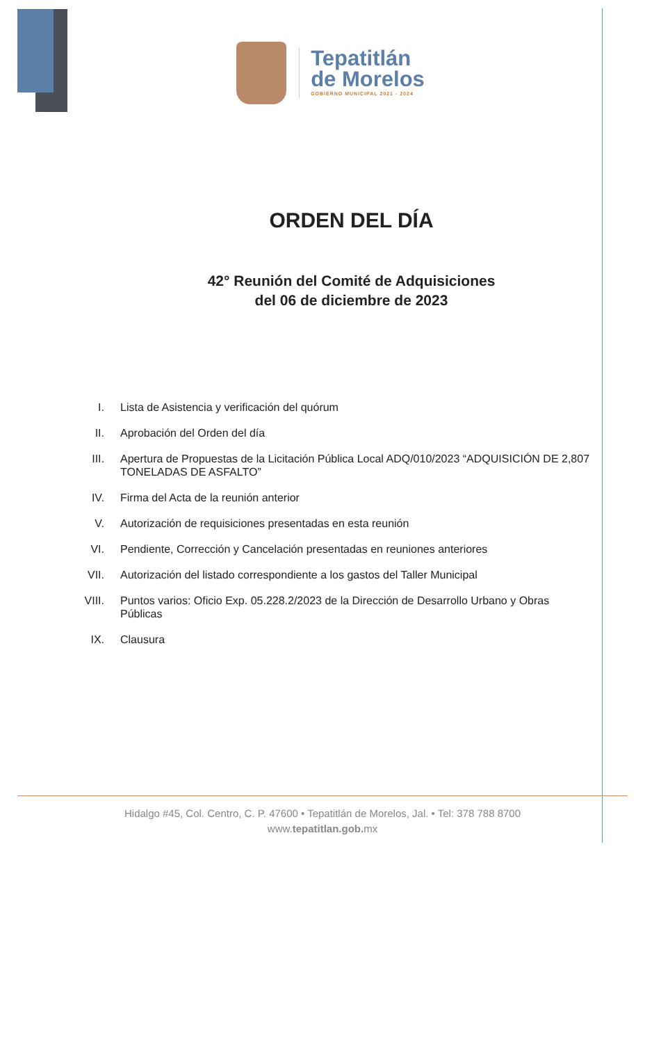Tepatitlán
de Morelos
GOBIERNO MUNICIPAL 2021 - 2024
ORDEN DEL DÍA
42° Reunión del Comité de Adquisiciones
del 06 de diciembre de 2023
I. Lista de Asistencia y verificación del quórum
II. Aprobación del Orden del día
III. Apertura de Propuestas de la Licitación Pública Local ADQ/010/2023 “ADQUISICIÓN DE 2,807 TONELADAS DE ASFALTO”
IV. Firma del Acta de la reunión anterior
V. Autorización de requisiciones presentadas en esta reunión
VI. Pendiente, Corrección y Cancelación presentadas en reuniones anteriores
VII. Autorización del listado correspondiente a los gastos del Taller Municipal
VIII. Puntos varios: Oficio Exp. 05.228.2/2023 de la Dirección de Desarrollo Urbano y Obras Públicas
IX. Clausura
Hidalgo #45, Col. Centro, C. P. 47600 • Tepatitlán de Morelos, Jal. • Tel: 378 788 8700
www.tepatitlan.gob. mx